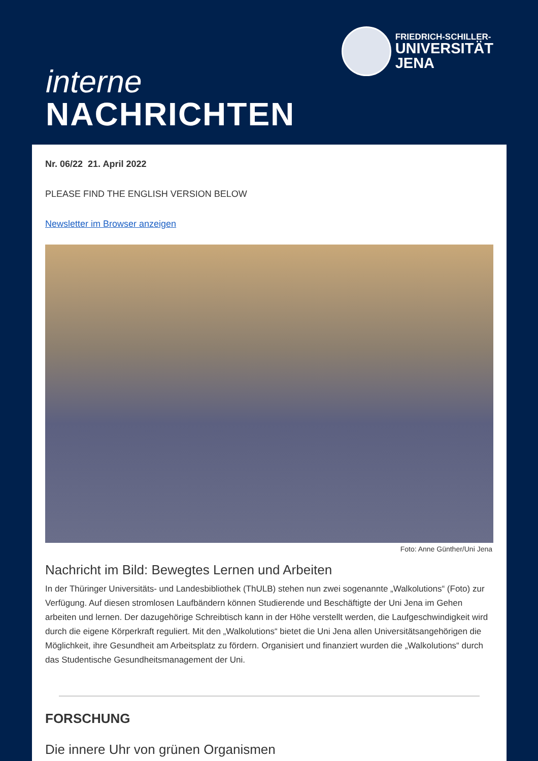FRIEDRICH-SCHILLER-
UNIVERSITÄT
JENA
interne
NACHRICHTEN
Nr. 06/22 21. April 2022
PLEASE FIND THE ENGLISH VERSION BELOW
Newsletter im Browser anzeigen
Foto: Anne Günther/Uni Jena
Nachricht im Bild: Bewegtes Lernen und Arbeiten
In der Thüringer Universitäts- und Landesbibliothek (ThULB) stehen nun zwei sogenannte „Walkolutions“ (Foto) zur Verfügung. Auf diesen stromlosen Laufbändern können Studierende und Beschäftigte der Uni Jena im Gehen arbeiten und lernen. Der dazugehörige Schreibtisch kann in der Höhe verstellt werden, die Laufgeschwindigkeit wird durch die eigene Körperkraft reguliert. Mit den „Walkolutions“ bietet die Uni Jena allen Universitätsangehörigen die Möglichkeit, ihre Gesundheit am Arbeitsplatz zu fördern. Organisiert und finanziert wurden die „Walkolutions“ durch das Studentische Gesundheitsmanagement der Uni.
FORSCHUNG
Die innere Uhr von grünen Organismen